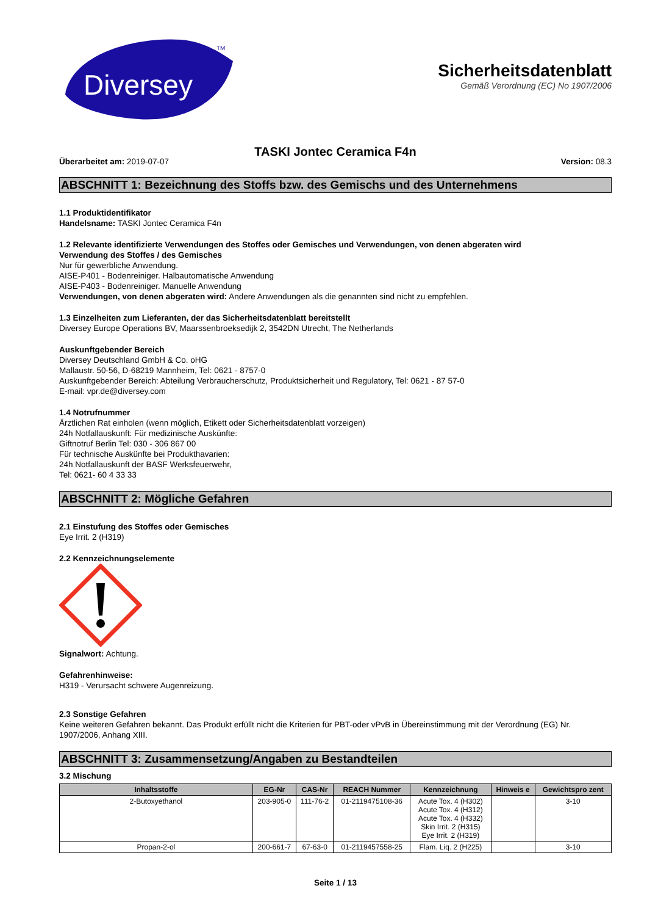Diversey
TM
Sicherheitsdatenblatt
Gemäß Verordnung (EC) No 1907/2006
TASKI Jontec Ceramica F4n
Überarbeitet am: 2019-07-07 Version: 08.3
ABSCHNITT 1: Bezeichnung des Stoffs bzw. des Gemischs und des Unternehmens
1.1 Produktidentifikator
Handelsname: TASKI Jontec Ceramica F4n
1.2 Relevante identifizierte Verwendungen des Stoffes oder Gemisches und Verwendungen, von denen abgeraten wird
Verwendung des Stoffes / des Gemisches
Nur für gewerbliche Anwendung.
AISE-P401 - Bodenreiniger. Halbautomatische Anwendung
AISE-P403 - Bodenreiniger. Manuelle Anwendung
Verwendungen, von denen abgeraten wird: Andere Anwendungen als die genannten sind nicht zu empfehlen.
1.3 Einzelheiten zum Lieferanten, der das Sicherheitsdatenblatt bereitstellt
Diversey Europe Operations BV, Maarssenbroeksedijk 2, 3542DN Utrecht, The Netherlands
Auskunftgebender Bereich
Diversey Deutschland GmbH & Co. oHG
Mallaustr. 50-56, D-68219 Mannheim, Tel: 0621 - 8757-0
Auskunftgebender Bereich: Abteilung Verbraucherschutz, Produktsicherheit und Regulatory, Tel: 0621 - 87 57-0
E-mail: vpr.de@diversey.com
1.4 Notrufnummer
Ärztlichen Rat einholen (wenn möglich, Etikett oder Sicherheitsdatenblatt vorzeigen)
24h Notfallauskunft: Für medizinische Auskünfte:
Giftnotruf Berlin Tel: 030 - 306 867 00
Für technische Auskünfte bei Produkthavarien:
24h Notfallauskunft der BASF Werksfeuerwehr,
Tel: 0621- 60 4 33 33
ABSCHNITT 2: Mögliche Gefahren
2.1 Einstufung des Stoffes oder Gemisches
Eye Irrit. 2 (H319)
2.2 Kennzeichnungselemente
Signalwort: Achtung.
Gefahrenhinweise:
H319 - Verursacht schwere Augenreizung.
2.3 Sonstige Gefahren
Keine weiteren Gefahren bekannt. Das Produkt erfüllt nicht die Kriterien für PBT-oder vPvB in Übereinstimmung mit der Verordnung (EG) Nr. 1907/2006, Anhang XIII.
ABSCHNITT 3: Zusammensetzung/Angaben zu Bestandteilen
3.2 Mischung
| Inhaltsstoffe | EG-Nr | CAS-Nr | REACH Nummer | Kennzeichnung | Hinweis e | Gewichtspro zent |
| --- | --- | --- | --- | --- | --- | --- |
| 2-Butoxyethanol | 203-905-0 | 111-76-2 | 01-2119475108-36 | Acute Tox. 4 (H302) Acute Tox. 4 (H312) Acute Tox. 4 (H332) Skin Irrit. 2 (H315) Eye Irrit. 2 (H319) | | 3-10 |
| Propan-2-ol | 200-661-7 | 67-63-0 | 01-2119457558-25 | Flam. Liq. 2 (H225) | | 3-10 |
Seite 1 / 13